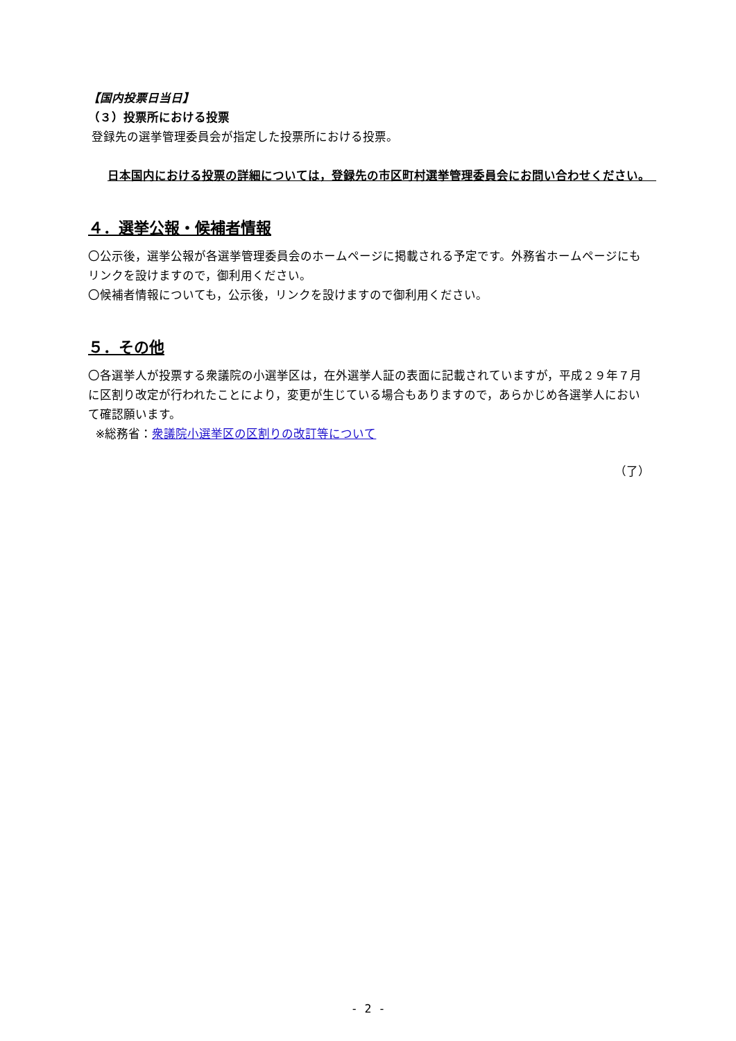【国内投票日当日】
（３）投票所における投票
登録先の選挙管理委員会が指定した投票所における投票。
日本国内における投票の詳細については，登録先の市区町村選挙管理委員会にお問い合わせください。　
４．選挙公報・候補者情報
〇公示後，選挙公報が各選挙管理委員会のホームページに掲載される予定です。外務省ホームページにもリンクを設けますので，御利用ください。
〇候補者情報についても，公示後，リンクを設けますので御利用ください。
５．その他
〇各選挙人が投票する衆議院の小選挙区は，在外選挙人証の表面に記載されていますが，平成２９年７月に区割り改定が行われたことにより，変更が生じている場合もありますので，あらかじめ各選挙人において確認願います。
※総務省：衆議院小選挙区の区割りの改訂等について
（了）
- 2 -